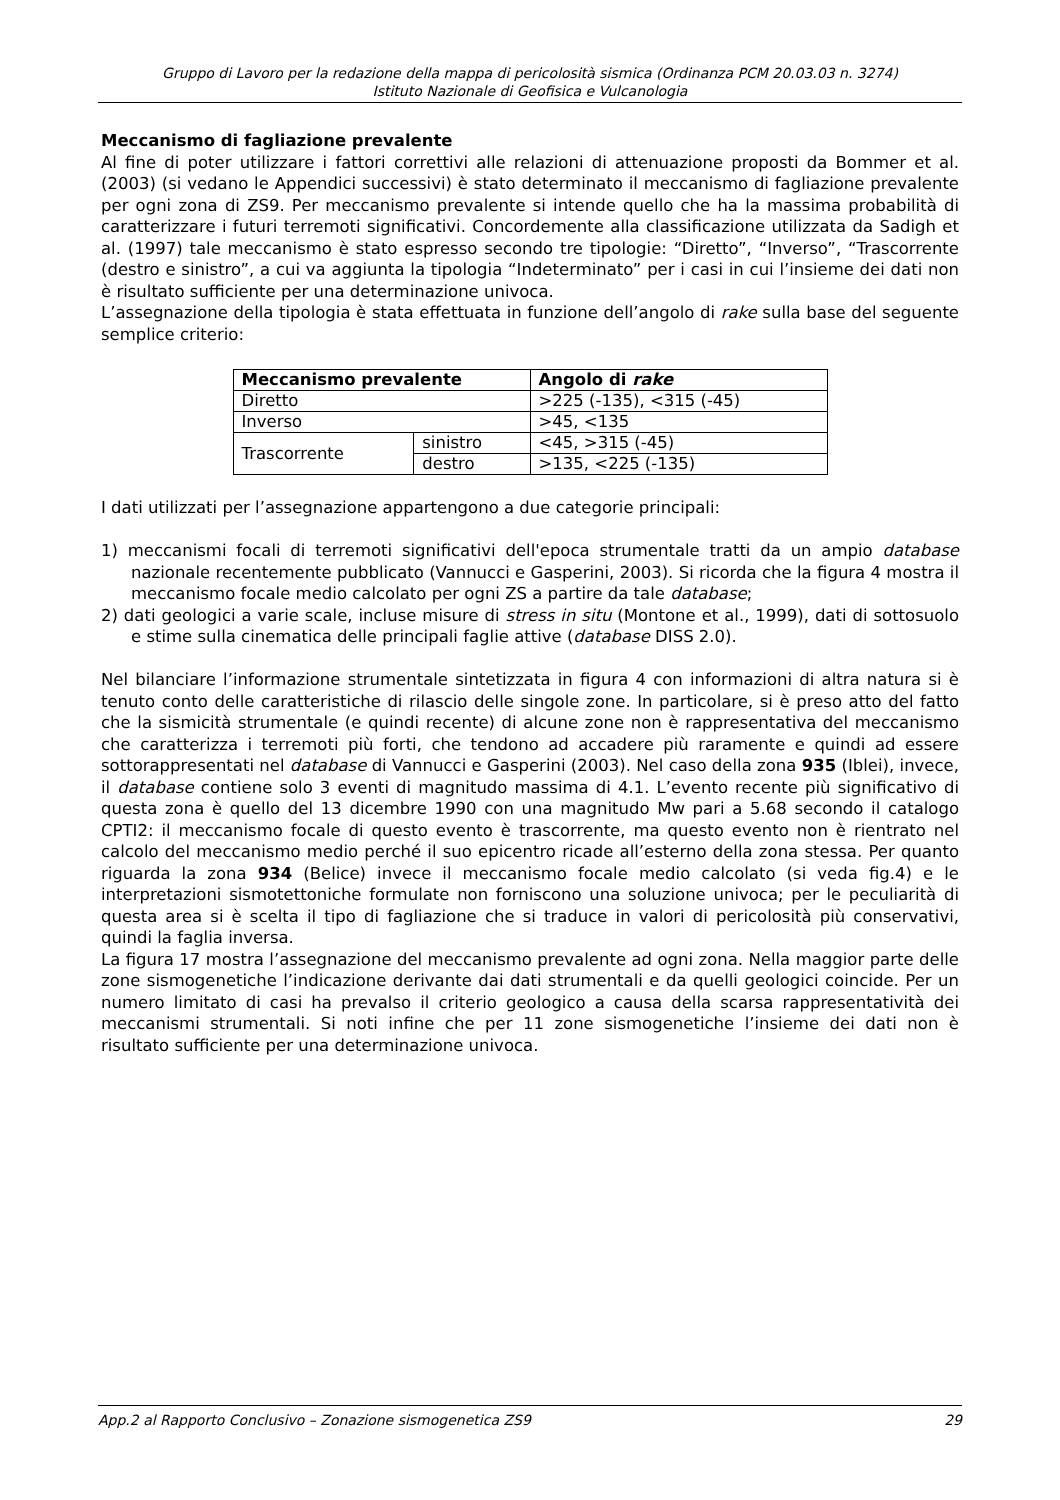Gruppo di Lavoro per la redazione della mappa di pericolosità sismica (Ordinanza PCM 20.03.03 n. 3274)
Istituto Nazionale di Geofisica e Vulcanologia
Meccanismo di fagliazione prevalente
Al fine di poter utilizzare i fattori correttivi alle relazioni di attenuazione proposti da Bommer et al. (2003) (si vedano le Appendici successivi) è stato determinato il meccanismo di fagliazione prevalente per ogni zona di ZS9. Per meccanismo prevalente si intende quello che ha la massima probabilità di caratterizzare i futuri terremoti significativi. Concordemente alla classificazione utilizzata da Sadigh et al. (1997) tale meccanismo è stato espresso secondo tre tipologie: “Diretto”, “Inverso”, “Trascorrente (destro e sinistro”, a cui va aggiunta la tipologia “Indeterminato” per i casi in cui l’insieme dei dati non è risultato sufficiente per una determinazione univoca.
L’assegnazione della tipologia è stata effettuata in funzione dell’angolo di rake sulla base del seguente semplice criterio:
| Meccanismo prevalente | | Angolo di rake |
| --- | --- | --- |
| Diretto | | >225 (-135), <315 (-45) |
| Inverso | | >45, <135 |
| Trascorrente | sinistro | <45, >315 (-45) |
| | destro | >135, <225 (-135) |
I dati utilizzati per l’assegnazione appartengono a due categorie principali:
1) meccanismi focali di terremoti significativi dell'epoca strumentale tratti da un ampio database nazionale recentemente pubblicato (Vannucci e Gasperini, 2003). Si ricorda che la figura 4 mostra il meccanismo focale medio calcolato per ogni ZS a partire da tale database;
2) dati geologici a varie scale, incluse misure di stress in situ (Montone et al., 1999), dati di sottosuolo e stime sulla cinematica delle principali faglie attive (database DISS 2.0).
Nel bilanciare l’informazione strumentale sintetizzata in figura 4 con informazioni di altra natura si è tenuto conto delle caratteristiche di rilascio delle singole zone. In particolare, si è preso atto del fatto che la sismicità strumentale (e quindi recente) di alcune zone non è rappresentativa del meccanismo che caratterizza i terremoti più forti, che tendono ad accadere più raramente e quindi ad essere sottorappresentati nel database di Vannucci e Gasperini (2003). Nel caso della zona 935 (Iblei), invece, il database contiene solo 3 eventi di magnitudo massima di 4.1. L’evento recente più significativo di questa zona è quello del 13 dicembre 1990 con una magnitudo Mw pari a 5.68 secondo il catalogo CPTI2: il meccanismo focale di questo evento è trascorrente, ma questo evento non è rientrato nel calcolo del meccanismo medio perché il suo epicentro ricade all’esterno della zona stessa. Per quanto riguarda la zona 934 (Belice) invece il meccanismo focale medio calcolato (si veda fig.4) e le interpretazioni sismotettoniche formulate non forniscono una soluzione univoca; per le peculiarità di questa area si è scelta il tipo di fagliazione che si traduce in valori di pericolosità più conservativi, quindi la faglia inversa.
La figura 17 mostra l’assegnazione del meccanismo prevalente ad ogni zona. Nella maggior parte delle zone sismogenetiche l’indicazione derivante dai dati strumentali e da quelli geologici coincide. Per un numero limitato di casi ha prevalso il criterio geologico a causa della scarsa rappresentatività dei meccanismi strumentali. Si noti infine che per 11 zone sismogenetiche l’insieme dei dati non è risultato sufficiente per una determinazione univoca.
App.2 al Rapporto Conclusivo – Zonazione sismogenetica ZS9 29